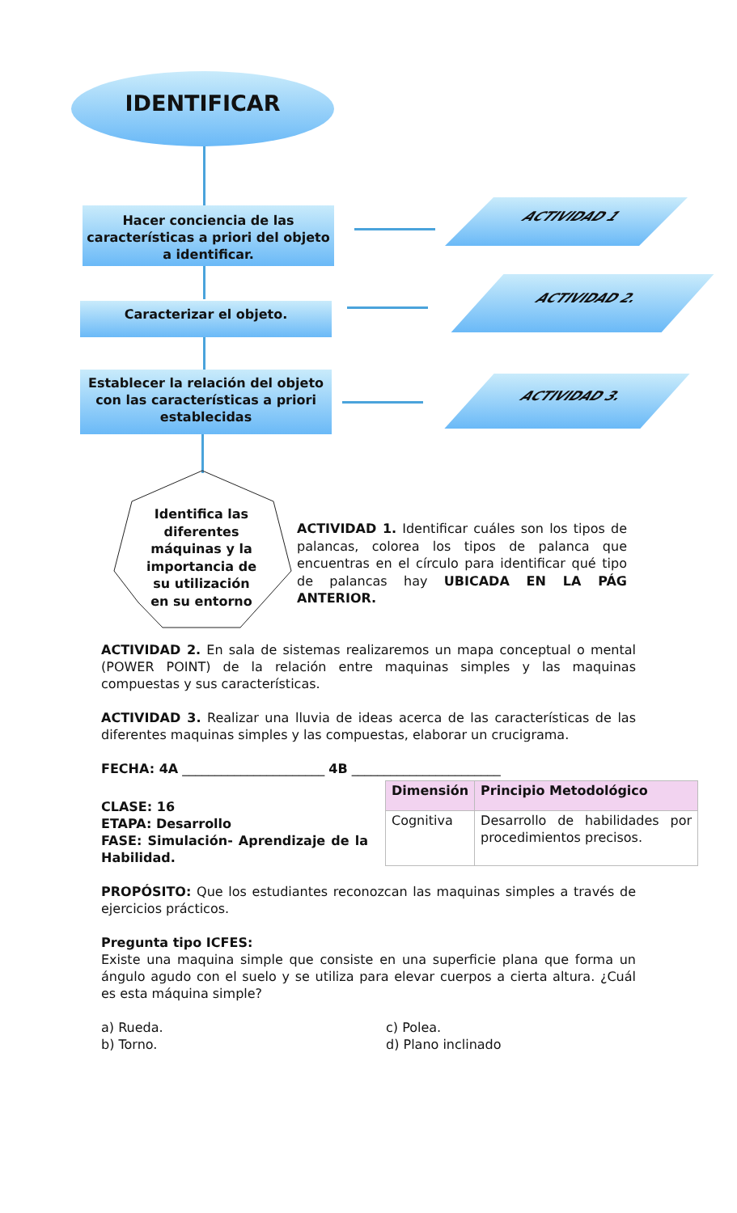IDENTIFICAR
Hacer conciencia de las características a priori del objeto a identificar.
Caracterizar el objeto.
Establecer la relación del objeto con las características a priori establecidas
ACTIVIDAD 1
ACTIVIDAD 2.
ACTIVIDAD 3.
Identifica las diferentes máquinas y la importancia de su utilización en su entorno
ACTIVIDAD 1. Identificar cuáles son los tipos de palancas, colorea los tipos de palanca que encuentras en el círculo para identificar qué tipo de palancas hay UBICADA EN LA PÁG ANTERIOR.
ACTIVIDAD 2. En sala de sistemas realizaremos un mapa conceptual o mental (POWER POINT) de la relación entre maquinas simples y las maquinas compuestas y sus características.
ACTIVIDAD 3. Realizar una lluvia de ideas acerca de las características de las diferentes maquinas simples y las compuestas, elaborar un crucigrama.
FECHA: 4A ______________________ 4B _______________________
CLASE: 16
ETAPA: Desarrollo
FASE: Simulación- Aprendizaje de la Habilidad.
| Dimensión | Principio Metodológico |
| --- | --- |
| Cognitiva | Desarrollo de habilidades por procedimientos precisos. |
PROPÓSITO: Que los estudiantes reconozcan las maquinas simples a través de ejercicios prácticos.
Pregunta tipo ICFES:
Existe una maquina simple que consiste en una superficie plana que forma un ángulo agudo con el suelo y se utiliza para elevar cuerpos a cierta altura. ¿Cuál es esta máquina simple?
a) Rueda.
b) Torno.
c) Polea.
d) Plano inclinado